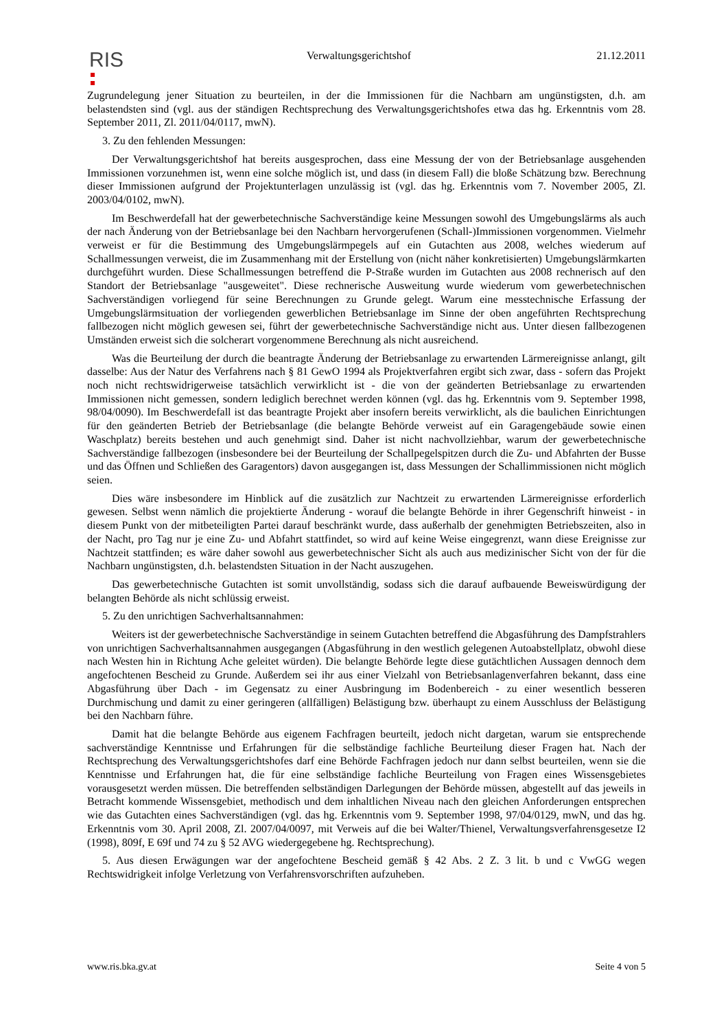RIS Verwaltungsgerichtshof 21.12.2011
Zugrundelegung jener Situation zu beurteilen, in der die Immissionen für die Nachbarn am ungünstigsten, d.h. am belastendsten sind (vgl. aus der ständigen Rechtsprechung des Verwaltungsgerichtshofes etwa das hg. Erkenntnis vom 28. September 2011, Zl. 2011/04/0117, mwN).
3. Zu den fehlenden Messungen:
Der Verwaltungsgerichtshof hat bereits ausgesprochen, dass eine Messung der von der Betriebsanlage ausgehenden Immissionen vorzunehmen ist, wenn eine solche möglich ist, und dass (in diesem Fall) die bloße Schätzung bzw. Berechnung dieser Immissionen aufgrund der Projektunterlagen unzulässig ist (vgl. das hg. Erkenntnis vom 7. November 2005, Zl. 2003/04/0102, mwN).
Im Beschwerdefall hat der gewerbetechnische Sachverständige keine Messungen sowohl des Umgebungslärms als auch der nach Änderung von der Betriebsanlage bei den Nachbarn hervorgerufenen (Schall-)Immissionen vorgenommen. Vielmehr verweist er für die Bestimmung des Umgebungslärmpegels auf ein Gutachten aus 2008, welches wiederum auf Schallmessungen verweist, die im Zusammenhang mit der Erstellung von (nicht näher konkretisierten) Umgebungslärmkarten durchgeführt wurden. Diese Schallmessungen betreffend die P-Straße wurden im Gutachten aus 2008 rechnerisch auf den Standort der Betriebsanlage "ausgeweitet". Diese rechnerische Ausweitung wurde wiederum vom gewerbetechnischen Sachverständigen vorliegend für seine Berechnungen zu Grunde gelegt. Warum eine messtechnische Erfassung der Umgebungslärmsituation der vorliegenden gewerblichen Betriebsanlage im Sinne der oben angeführten Rechtsprechung fallbezogen nicht möglich gewesen sei, führt der gewerbetechnische Sachverständige nicht aus. Unter diesen fallbezogenen Umständen erweist sich die solcherart vorgenommene Berechnung als nicht ausreichend.
Was die Beurteilung der durch die beantragte Änderung der Betriebsanlage zu erwartenden Lärmereignisse anlangt, gilt dasselbe: Aus der Natur des Verfahrens nach § 81 GewO 1994 als Projektverfahren ergibt sich zwar, dass - sofern das Projekt noch nicht rechtswidrigerweise tatsächlich verwirklicht ist - die von der geänderten Betriebsanlage zu erwartenden Immissionen nicht gemessen, sondern lediglich berechnet werden können (vgl. das hg. Erkenntnis vom 9. September 1998, 98/04/0090). Im Beschwerdefall ist das beantragte Projekt aber insofern bereits verwirklicht, als die baulichen Einrichtungen für den geänderten Betrieb der Betriebsanlage (die belangte Behörde verweist auf ein Garagengebäude sowie einen Waschplatz) bereits bestehen und auch genehmigt sind. Daher ist nicht nachvollziehbar, warum der gewerbetechnische Sachverständige fallbezogen (insbesondere bei der Beurteilung der Schallpegelspitzen durch die Zu- und Abfahrten der Busse und das Öffnen und Schließen des Garagentors) davon ausgegangen ist, dass Messungen der Schallimmissionen nicht möglich seien.
Dies wäre insbesondere im Hinblick auf die zusätzlich zur Nachtzeit zu erwartenden Lärmereignisse erforderlich gewesen. Selbst wenn nämlich die projektierte Änderung - worauf die belangte Behörde in ihrer Gegenschrift hinweist - in diesem Punkt von der mitbeteiligten Partei darauf beschränkt wurde, dass außerhalb der genehmigten Betriebszeiten, also in der Nacht, pro Tag nur je eine Zu- und Abfahrt stattfindet, so wird auf keine Weise eingegrenzt, wann diese Ereignisse zur Nachtzeit stattfinden; es wäre daher sowohl aus gewerbetechnischer Sicht als auch aus medizinischer Sicht von der für die Nachbarn ungünstigsten, d.h. belastendsten Situation in der Nacht auszugehen.
Das gewerbetechnische Gutachten ist somit unvollständig, sodass sich die darauf aufbauende Beweiswürdigung der belangten Behörde als nicht schlüssig erweist.
5. Zu den unrichtigen Sachverhaltsannahmen:
Weiters ist der gewerbetechnische Sachverständige in seinem Gutachten betreffend die Abgasführung des Dampfstrahlers von unrichtigen Sachverhaltsannahmen ausgegangen (Abgasführung in den westlich gelegenen Autoabstellplatz, obwohl diese nach Westen hin in Richtung Ache geleitet würden). Die belangte Behörde legte diese gutächtlichen Aussagen dennoch dem angefochtenen Bescheid zu Grunde. Außerdem sei ihr aus einer Vielzahl von Betriebsanlagenverfahren bekannt, dass eine Abgasführung über Dach - im Gegensatz zu einer Ausbringung im Bodenbereich - zu einer wesentlich besseren Durchmischung und damit zu einer geringeren (allfälligen) Belästigung bzw. überhaupt zu einem Ausschluss der Belästigung bei den Nachbarn führe.
Damit hat die belangte Behörde aus eigenem Fachfragen beurteilt, jedoch nicht dargetan, warum sie entsprechende sachverständige Kenntnisse und Erfahrungen für die selbständige fachliche Beurteilung dieser Fragen hat. Nach der Rechtsprechung des Verwaltungsgerichtshofes darf eine Behörde Fachfragen jedoch nur dann selbst beurteilen, wenn sie die Kenntnisse und Erfahrungen hat, die für eine selbständige fachliche Beurteilung von Fragen eines Wissensgebietes vorausgesetzt werden müssen. Die betreffenden selbständigen Darlegungen der Behörde müssen, abgestellt auf das jeweils in Betracht kommende Wissensgebiet, methodisch und dem inhaltlichen Niveau nach den gleichen Anforderungen entsprechen wie das Gutachten eines Sachverständigen (vgl. das hg. Erkenntnis vom 9. September 1998, 97/04/0129, mwN, und das hg. Erkenntnis vom 30. April 2008, Zl. 2007/04/0097, mit Verweis auf die bei Walter/Thienel, Verwaltungsverfahrensgesetze I2 (1998), 809f, E 69f und 74 zu § 52 AVG wiedergegebene hg. Rechtsprechung).
5. Aus diesen Erwägungen war der angefochtene Bescheid gemäß § 42 Abs. 2 Z. 3 lit. b und c VwGG wegen Rechtswidrigkeit infolge Verletzung von Verfahrensvorschriften aufzuheben.
www.ris.bka.gv.at Seite 4 von 5